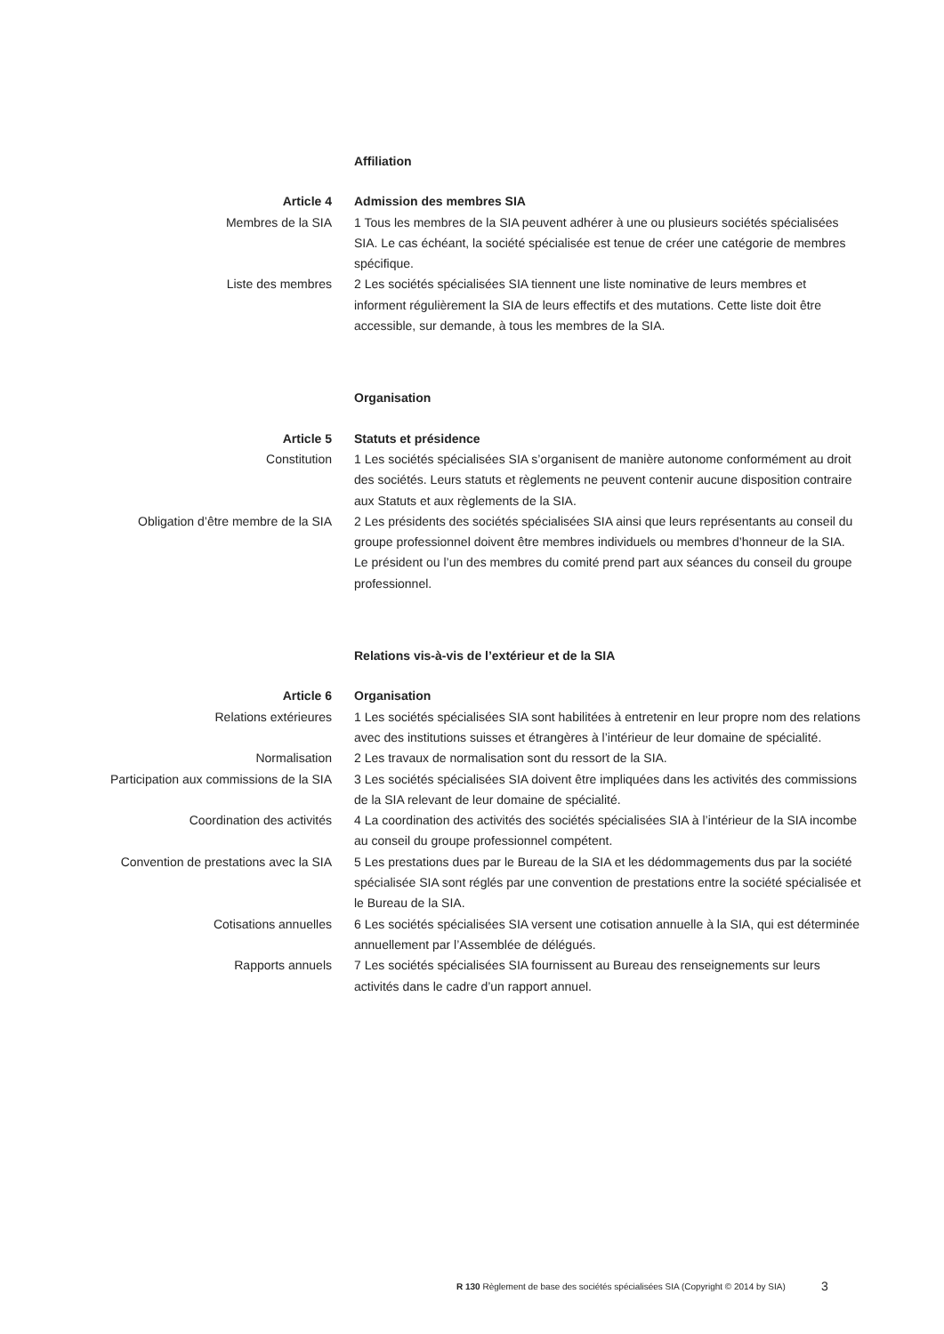Affiliation
Article 4 Admission des membres SIA
Membres de la SIA 1 Tous les membres de la SIA peuvent adhérer à une ou plusieurs sociétés spéciali­sées SIA. Le cas échéant, la société spécialisée est tenue de créer une catégorie de membres spécifique.
Liste des membres 2 Les sociétés spécialisées SIA tiennent une liste nominative de leurs membres et informent régulièrement la SIA de leurs effectifs et des mutations. Cette liste doit être accessible, sur demande, à tous les membres de la SIA.
Organisation
Article 5 Statuts et présidence
Constitution 1 Les sociétés spécialisées SIA s’organisent de manière autonome conformément au droit des sociétés. Leurs statuts et règlements ne peuvent contenir aucune disposi­tion contraire aux Statuts et aux règlements de la SIA.
Obligation d’être membre de la SIA 2 Les présidents des sociétés spécialisées SIA ainsi que leurs représentants au conseil du groupe professionnel doivent être membres individuels ou membres d’honneur de la SIA. Le président ou l’un des membres du comité prend part aux séances du conseil du groupe professionnel.
Relations vis-à-vis de l’extérieur et de la SIA
Article 6 Organisation
Relations extérieures 1 Les sociétés spécialisées SIA sont habilitées à entretenir en leur propre nom des relations avec des institutions suisses et étrangères à l’intérieur de leur domaine de spécialité.
Normalisation 2 Les travaux de normalisation sont du ressort de la SIA.
Participation aux commissions de la SIA 3 Les sociétés spécialisées SIA doivent être impliquées dans les activités des commissions de la SIA relevant de leur domaine de spécialité.
Coordination des activités 4 La coordination des activités des sociétés spécialisées SIA à l’intérieur de la SIA incombe au conseil du groupe professionnel compétent.
Convention de prestations avec la SIA 5 Les prestations dues par le Bureau de la SIA et les dédommagements dus par la société spécialisée SIA sont réglés par une convention de prestations entre la société spécialisée et le Bureau de la SIA.
Cotisations annuelles 6 Les sociétés spécialisées SIA versent une cotisation annuelle à la SIA, qui est déterminée annuellement par l’Assemblée de délégués.
Rapports annuels 7 Les sociétés spécialisées SIA fournissent au Bureau des renseignements sur leurs activités dans le cadre d’un rapport annuel.
R 130 Règlement de base des sociétés spécialisées SIA (Copyright © 2014 by SIA)
3